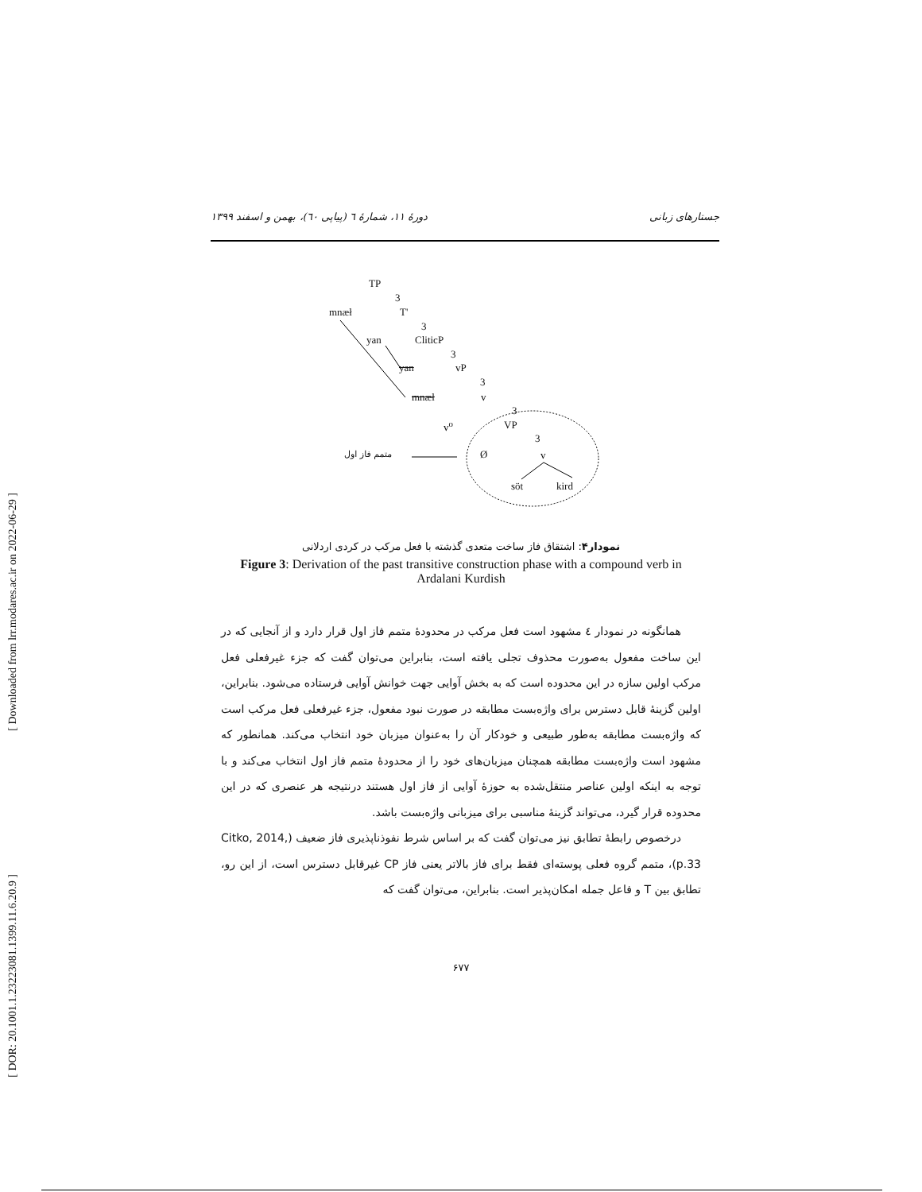جستارهای زبانی دورهٔ ۱۱، شمارهٔ ٦ (پیاپی ٦٠)، بهمن و اسفند ۱۳۹۹
TP
3
mnæł T'
3
yan CliticP
3
yan vP
3
mnæł v
3
v<sup>o</sup> VP
3
متمم فاز اول Ø v
söt kird
نمودار۴: اشتقاق فاز ساخت متعدی گذشته با فعل مرکب در کردی اردلانی
Figure 3: Derivation of the past transitive construction phase with a compound verb in Ardalani Kurdish
همانگونه در نمودار ٤ مشهود است فعل مرکب در محدودهٔ متمم فاز اول قرار دارد و از آنجایی که در این ساخت مفعول به‌صورت محذوف تجلی یافته است، بنابراین می‌توان گفت که جزء غیرفعلی فعل مرکب اولین سازه در این محدوده است که به بخش آوایی جهت خوانش آوایی فرستاده می‌شود. بنابراین، اولین گزینهٔ قابل دسترس برای واژه‌بست مطابقه در صورت نبود مفعول، جزء غیرفعلی فعل مرکب است که واژه‌بست مطابقه به‌طور طبیعی و خودکار آن را به‌عنوان میزبان خود انتخاب می‌کند. همانطور که مشهود است واژه‌بست مطابقه همچنان میزبان‌های خود را از محدودهٔ متمم فاز اول انتخاب می‌کند و با توجه به اینکه اولین عناصر منتقل‌شده به حوزهٔ آوایی از فاز اول هستند درنتیجه هر عنصری که در این محدوده قرار گیرد، می‌تواند گزینهٔ مناسبی برای میزبانی واژه‌بست باشد.
درخصوص رابطهٔ تطابق نیز می‌توان گفت که بر اساس شرط نفوذناپذیری فاز ضعیف (Citko, 2014, p.33)، متمم گروه فعلی پوسته‌ای فقط برای فاز بالاتر یعنی فاز CP غیرقابل دسترس است، از این رو، تطابق بین T و فاعل جمله امکان‌پذیر است. بنابراین، می‌توان گفت که
۶۷۷
[ Downloaded from lrr.modares.ac.ir on 2022-06-29 ]
[ DOR: 20.1001.1.23223081.1399.11.6.20.9 ]